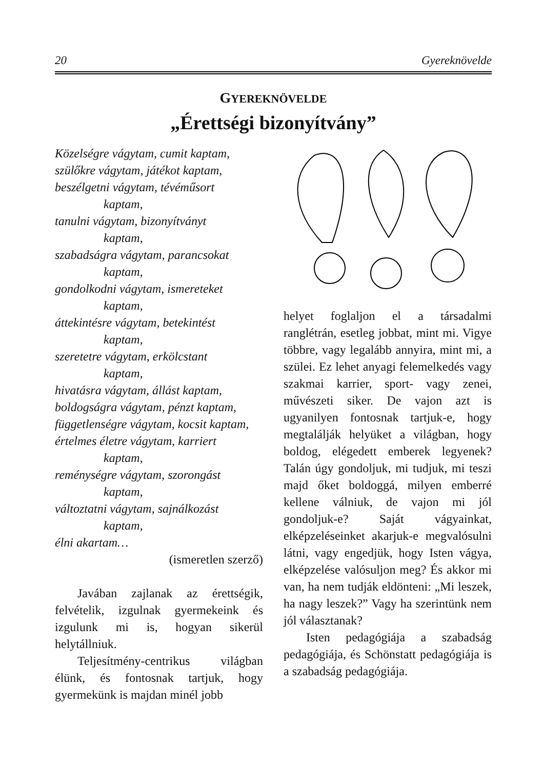20 Gyereknövelde
GYEREKNÖVELDE
„Érettségi bizonyítvány”
Közelségre vágytam, cumit kaptam,
szülőkre vágytam, játékot kaptam,
beszélgetni vágytam, tévéműsort
kaptam,
tanulni vágytam, bizonyítványt
kaptam,
szabadságra vágytam, parancsokat
kaptam,
gondolkodni vágytam, ismereteket
kaptam,
áttekintésre vágytam, betekintést
kaptam,
szeretetre vágytam, erkölcstant
kaptam,
hivatásra vágytam, állást kaptam,
boldogságra vágytam, pénzt kaptam,
függetlenségre vágytam, kocsit kaptam,
értelmes életre vágytam, karriert
kaptam,
reménységre vágytam, szorongást
kaptam,
változtatni vágytam, sajnálkozást
kaptam,
élni akartam…
(ismeretlen szerző)
Javában zajlanak az érettségik, felvételik, izgulnak gyermekeink és izgulunk mi is, hogyan sikerül helytállniuk.
Teljesítmény-centrikus világban élünk, és fontosnak tartjuk, hogy gyermekünk is majdan minél jobb
helyet foglaljon el a társadalmi ranglétrán, esetleg jobbat, mint mi. Vigye többre, vagy legalább annyira, mint mi, a szülei. Ez lehet anyagi felemelkedés vagy szakmai karrier, sport- vagy zenei, művészeti siker. De vajon azt is ugyanilyen fontosnak tartjuk-e, hogy megtalálják helyüket a világban, hogy boldog, elégedett emberek legyenek? Talán úgy gondoljuk, mi tudjuk, mi teszi majd őket boldoggá, milyen emberré kellene válniuk, de vajon mi jól gondoljuk-e? Saját vágyainkat, elképzeléseinket akarjuk-e megvalósulni látni, vagy engedjük, hogy Isten vágya, elképzelése valósuljon meg? És akkor mi van, ha nem tudják eldönteni: „Mi leszek, ha nagy leszek?” Vagy ha szerintünk nem jól választanak?
Isten pedagógiája a szabadság pedagógiája, és Schönstatt pedagógiája is a szabadság pedagógiája.